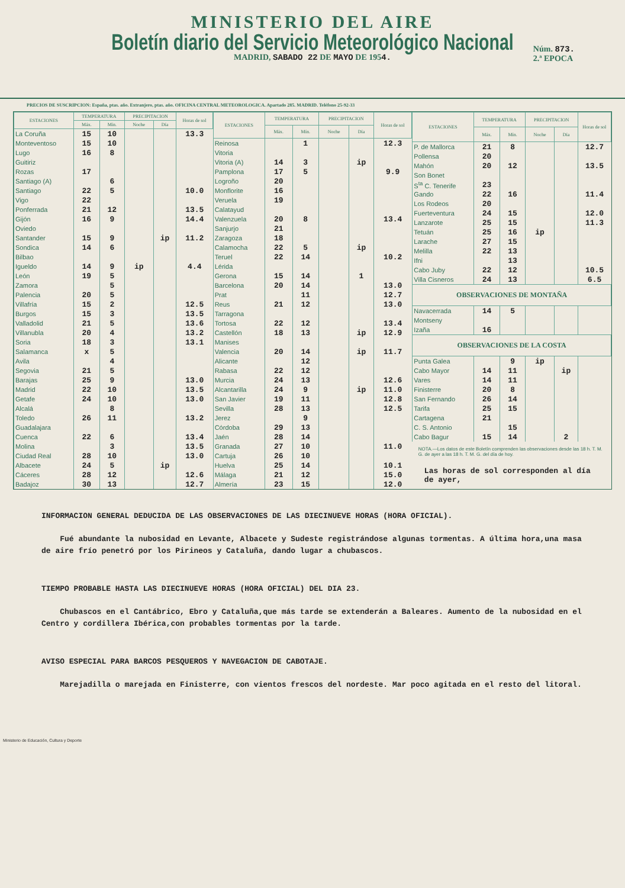MINISTERIO DEL AIRE
Boletín diario del Servicio Meteorológico Nacional
Núm. 873.
2.ª EPOCA
MADRID, SABADO 22 DE MAYO DE 1954.
PRECIOS DE SUSCRIPCION: España, ptas. año. Extranjero, ptas. año. OFICINA CENTRAL METEOROLOGICA. Apartado 285. MADRID. Teléfono 25-92-33
| ESTACIONES | TEMPERATURA | | PRECIPITACION | | Horas de sol |
| --- | --- | --- | --- | --- | --- |
| | Máx. | Mín. | Noche | Día | |
| La Coruña | 15 | 10 | | | 13.3 |
| Monteventoso | 15 | 10 | | | |
| Lugo | 16 | 8 | | | |
| Guitiriz | | | | | |
| Rozas | 17 | | | | |
| Santiago (A) | | 6 | | | |
| Santiago | 22 | 5 | | | 10.0 |
| Vigo | 22 | | | | |
| Ponferrada | 21 | 12 | | | 13.5 |
| Gijón | 16 | 9 | | | 14.4 |
| Oviedo | | | | | |
| Santander | 15 | 9 | | ip | 11.2 |
| Sondica | 14 | 6 | | | |
| Bilbao | | | | | |
| Igueldo | 14 | 9 | ip | | 4.4 |
| León | 19 | 5 | | | |
| Zamora | | 5 | | | |
| Palencia | 20 | 5 | | | |
| Villafría | 15 | 2 | | | 12.5 |
| Burgos | 15 | 3 | | | 13.5 |
| Valladolid | 21 | 5 | | | 13.6 |
| Villanubla | 20 | 4 | | | 13.2 |
| Soria | 18 | 3 | | | 13.1 |
| Salamanca | x | 5 | | | |
| Avila | | 4 | | | |
| Segovia | 21 | 5 | | | |
| Barajas | 25 | 9 | | | 13.0 |
| Madrid | 22 | 10 | | | 13.5 |
| Getafe | 24 | 10 | | | 13.0 |
| Alcalá | | 8 | | | |
| Toledo | 26 | 11 | | | 13.2 |
| Guadalajara | | | | | |
| Cuenca | 22 | 6 | | | 13.4 |
| Molina | | 3 | | | 13.5 |
| Ciudad Real | 28 | 10 | | | 13.0 |
| Albacete | 24 | 5 | | ip | |
| Cáceres | 28 | 12 | | | 12.6 |
| Badajoz | 30 | 13 | | | 12.7 |
| ESTACIONES | TEMPERATURA | | PRECIPITACION | | Horas de sol |
| --- | --- | --- | --- | --- | --- |
| | Máx. | Mín. | Noche | Día | |
| Reinosa | | 1 | | | 12.3 |
| Vitoria | | | | | |
| Vitoria (A) | 14 | 3 | | ip | |
| Pamplona | 17 | 5 | | | 9.9 |
| Logroño | 20 | | | | |
| Monflorite | 16 | | | | |
| Veruela | 19 | | | | |
| Calatayud | | | | | |
| Valenzuela | 20 | 8 | | | 13.4 |
| Sanjurjo | 21 | | | | |
| Zaragoza | 18 | | | | |
| Calamocha | 22 | 5 | | ip | |
| Teruel | 22 | 14 | | | 10.2 |
| Lérida | | | | | |
| Gerona | 15 | 14 | | 1 | |
| Barcelona | 20 | 14 | | | 13.0 |
| Prat | | 11 | | | 12.7 |
| Reus | 21 | 12 | | | 13.0 |
| Tarragona | | | | | |
| Tortosa | 22 | 12 | | | 13.4 |
| Castellón | 18 | 13 | | ip | 12.9 |
| Manises | | | | | |
| Valencia | 20 | 14 | | ip | 11.7 |
| Alicante | | 12 | | | |
| Rabasa | 22 | 12 | | | |
| Murcia | 24 | 13 | | | 12.6 |
| Alcantarilla | 24 | 9 | | ip | 11.0 |
| San Javier | 19 | 11 | | | 12.8 |
| Sevilla | 28 | 13 | | | 12.5 |
| Jerez | | 9 | | | |
| Córdoba | 29 | 13 | | | |
| Jaén | 28 | 14 | | | |
| Granada | 27 | 10 | | | 11.0 |
| Cartuja | 26 | 10 | | | |
| Huelva | 25 | 14 | | | 10.1 |
| Málaga | 21 | 12 | | | 15.0 |
| Almería | 23 | 15 | | | 12.0 |
| ESTACIONES | TEMPERATURA | | PRECIPITACION | | Horas de sol |
| --- | --- | --- | --- | --- | --- |
| | Máx. | Mín. | Noche | Día | |
| P. de Mallorca | 21 | 8 | | | 12.7 |
| Pollensa | 20 | | | | |
| Mahón | 20 | 12 | | | 13.5 |
| Son Bonet | | | | | |
| S<sup>ta</sup> C. Tenerife | 23 | | | | |
| Gando | 22 | 16 | | | 11.4 |
| Los Rodeos | 20 | | | | |
| Fuerteventura | 24 | 15 | | | 12.0 |
| Lanzarote | 25 | 15 | | | 11.3 |
| Tetuán | 25 | 16 | ip | | |
| Larache | 27 | 15 | | | |
| Melilla | 22 | 13 | | | |
| Ifni | | 13 | | | |
| Cabo Juby | 22 | 12 | | | 10.5 |
| Villa Cisneros | 24 | 13 | | | 6.5 |
| OBSERVACIONES DE MONTAÑA | | | | | |
| Navacerrada | 14 | 5 | | | |
| Montseny | | | | | |
| Izaña | 16 | | | | |
| OBSERVACIONES DE LA COSTA | | | | | |
| Punta Galea | | 9 | ip | | |
| Cabo Mayor | 14 | 11 | | ip | |
| Vares | 14 | 11 | | | |
| Finisterre | 20 | 8 | | | |
| San Fernando | 26 | 14 | | | |
| Tarifa | 25 | 15 | | | |
| Cartagena | 21 | | | | |
| C. S. Antonio | | 15 | | | |
| Cabo Bagur | 15 | 14 | | 2 | |
| NOTA.—Los datos de este Boletín comprenden las observaciones desde las 18 h. T. M. G. de ayer a las 18 h. T. M. G. del día de hoy. | | | | | |
| Las horas de sol corresponden al día de ayer, | | | | | |
INFORMACION GENERAL DEDUCIDA DE LAS OBSERVACIONES DE LAS DIECINUEVE HORAS (HORA OFICIAL).
Fué abundante la nubosidad en Levante, Albacete y Sudeste registrándose algunas tormentas. A última hora,una masa de aire frío penetró por los Pirineos y Cataluña, dando lugar a chubascos.
TIEMPO PROBABLE HASTA LAS DIECINUEVE HORAS (HORA OFICIAL) DEL DIA 23.
Chubascos en el Cantábrico, Ebro y Cataluña,que más tarde se extenderán a Baleares. Aumento de la nubosidad en el Centro y cordillera Ibérica,con probables tormentas por la tarde.
AVISO ESPECIAL PARA BARCOS PESQUEROS Y NAVEGACION DE CABOTAJE.
Marejadilla o marejada en Finisterre, con vientos frescos del nordeste. Mar poco agitada en el resto del litoral.
Ministerio de Educación, Cultura y Deporte